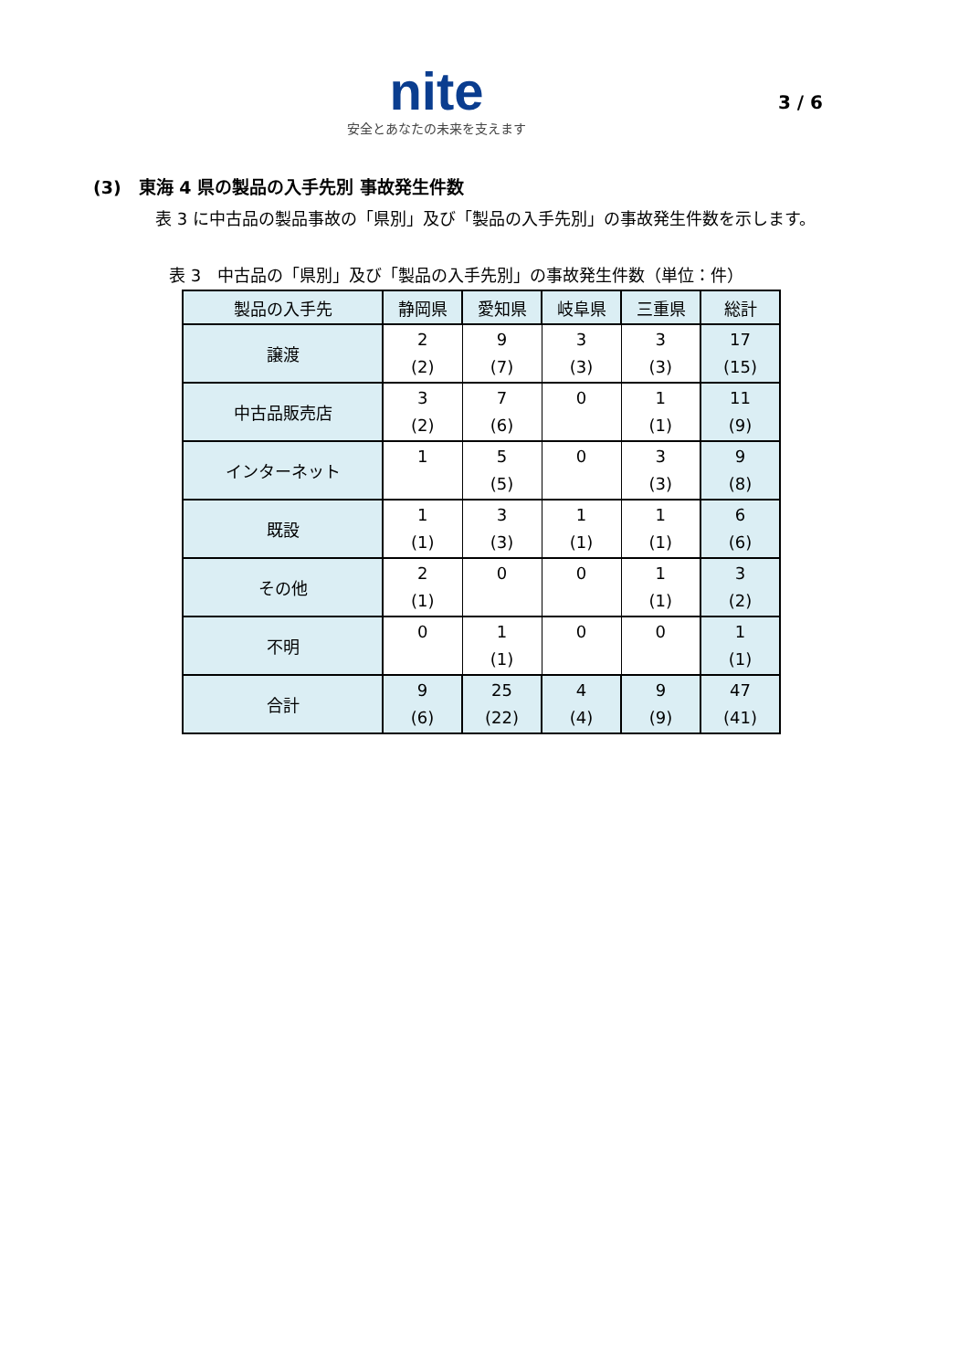nite
安全とあなたの未来を支えます
3 / 6
(3)　東海 4 県の製品の入手先別 事故発生件数
表 3 に中古品の製品事故の「県別」及び「製品の入手先別」の事故発生件数を示します。
表 3　中古品の「県別」及び「製品の入手先別」の事故発生件数（単位：件）
| 製品の入手先 | 静岡県 | 愛知県 | 岐阜県 | 三重県 | 総計 |
| --- | --- | --- | --- | --- | --- |
| 譲渡 | 2 (2) | 9 (7) | 3 (3) | 3 (3) | 17 (15) |
| 中古品販売店 | 3 (2) | 7 (6) | 0 | 1 (1) | 11 (9) |
| インターネット | 1 | 5 (5) | 0 | 3 (3) | 9 (8) |
| 既設 | 1 (1) | 3 (3) | 1 (1) | 1 (1) | 6 (6) |
| その他 | 2 (1) | 0 | 0 | 1 (1) | 3 (2) |
| 不明 | 0 | 1 (1) | 0 | 0 | 1 (1) |
| 合計 | 9 (6) | 25 (22) | 4 (4) | 9 (9) | 47 (41) |